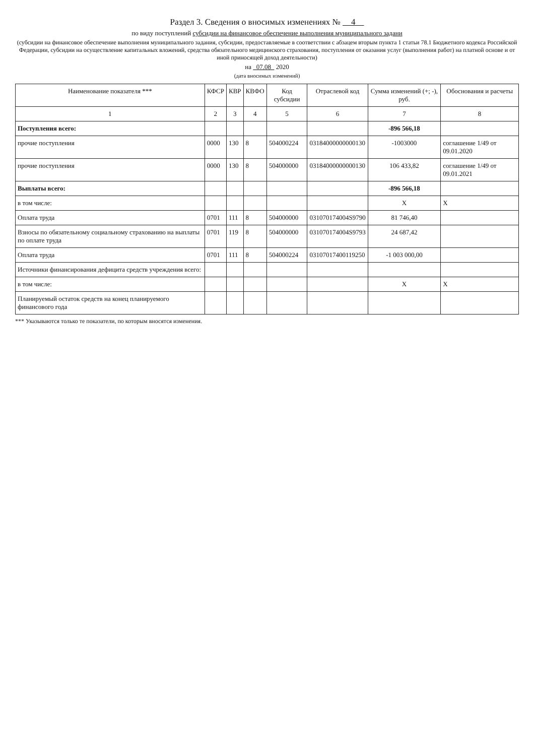Раздел 3. Сведения о вносимых изменениях № 4
по виду поступлений субсидии на финансовое обеспечение выполнения муниципального задани
(субсидии на финансовое обеспечение выполнения муниципального задания, субсидии, предоставляемые в соответствии с абзацем вторым пункта 1 статьи 78.1 Бюджетного кодекса Российской Федерации, субсидии на осуществление капитальных вложений, средства обязательного медицинского страхования, поступления от оказания услуг (выполнения работ) на платной основе и от иной приносящей доход деятельности)
на 07.08 2020
(дата вносимых изменений)
| Наименование показателя *** | КФСР | КВР | КВФО | Код субсидии | Отраслевой код | Сумма изменений (+; -), руб. | Обоснования и расчеты |
| --- | --- | --- | --- | --- | --- | --- | --- |
| 1 | 2 | 3 | 4 | 5 | 6 | 7 | 8 |
| Поступления всего: | | | | | | -896 566,18 | |
| прочие поступления | 0000 | 130 | 8 | 504000224 | 03184000000000130 | -1003000 | соглашение 1/49 от 09.01.2020 |
| прочие поступления | 0000 | 130 | 8 | 504000000 | 03184000000000130 | 106 433,82 | соглашение 1/49 от 09.01.2021 |
| Выплаты всего: | | | | | | -896 566,18 | |
| в том числе: | | | | | | X | X |
| Оплата труда | 0701 | 111 | 8 | 504000000 | 031070174004S9790 | 81 746,40 | |
| Взносы по обязательному социальному страхованию на выплаты по оплате труда | 0701 | 119 | 8 | 504000000 | 031070174004S9793 | 24 687,42 | |
| Оплата труда | 0701 | 111 | 8 | 504000224 | 03107017400119250 | -1 003 000,00 | |
| Источники финансирования дефицита средств учреждения всего: | | | | | | | |
| в том числе: | | | | | | X | X |
| Планируемый остаток средств на конец планируемого финансового года | | | | | | | |
*** Указываются только те показатели, по которым вносятся изменения.